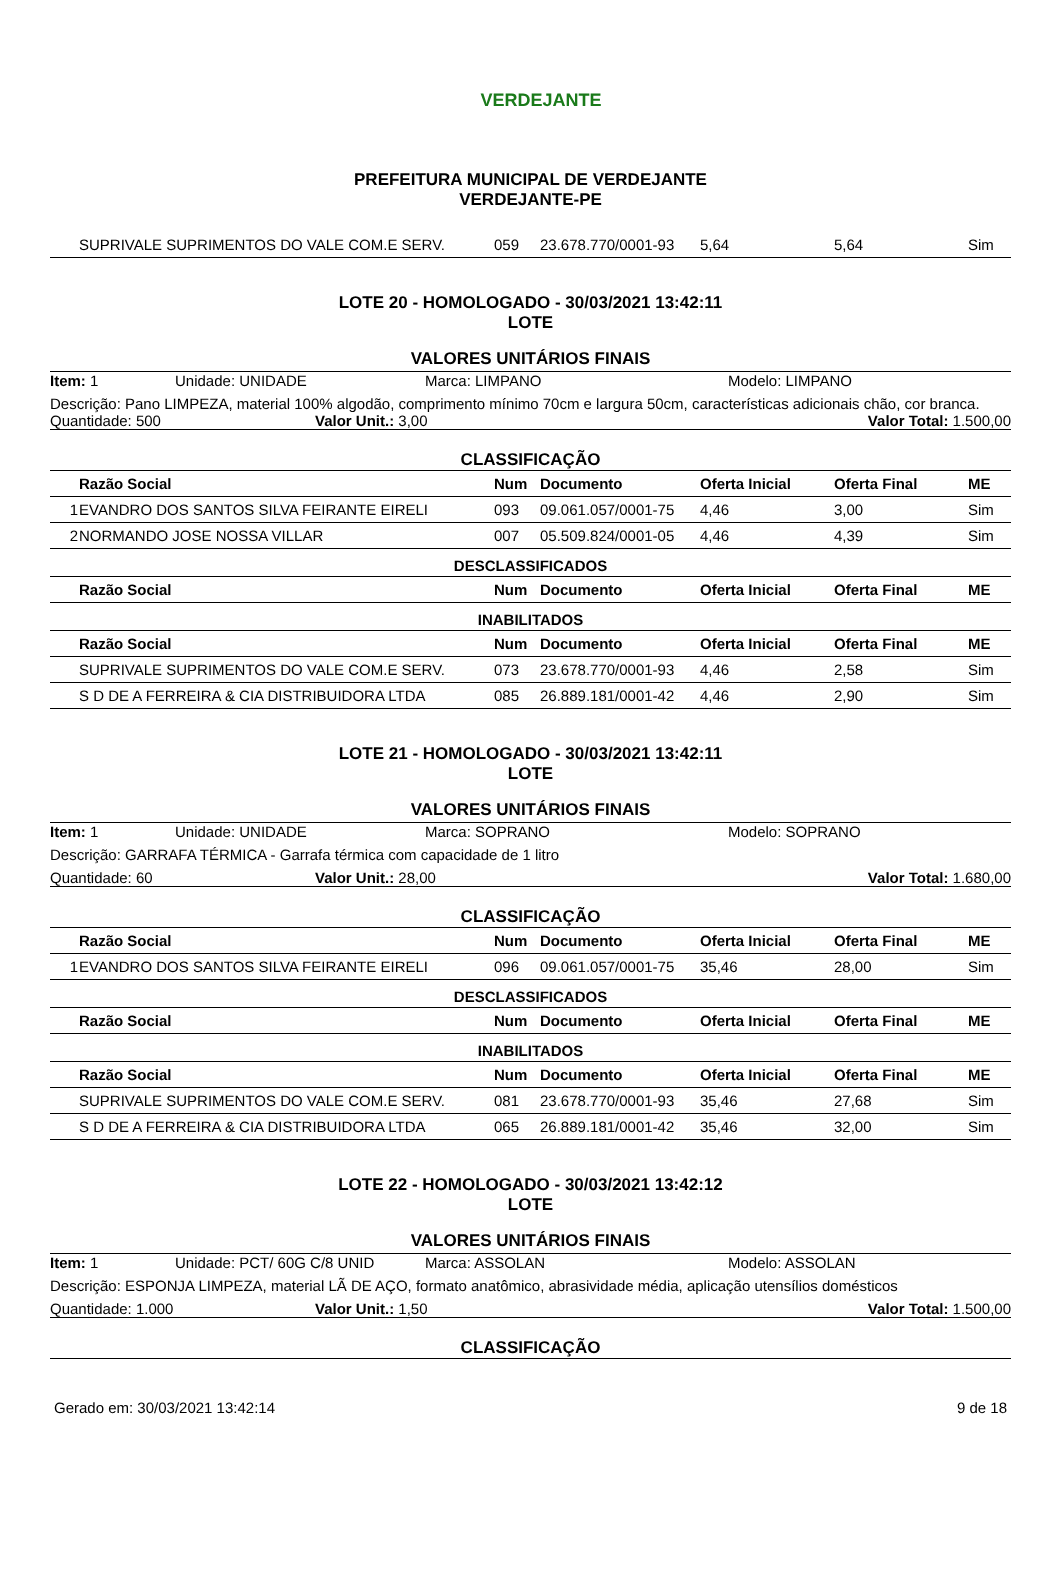VERDEJANTE
PREFEITURA MUNICIPAL DE VERDEJANTE
VERDEJANTE-PE
| | SUPRIVALE SUPRIMENTOS DO VALE COM.E SERV. | 059 | 23.678.770/0001-93 | 5,64 | 5,64 | Sim |
LOTE 20 - HOMOLOGADO - 30/03/2021 13:42:11
LOTE
VALORES UNITÁRIOS FINAIS
Item: 1 Unidade: UNIDADE Marca: LIMPANO Modelo: LIMPANO
Descrição: Pano LIMPEZA, material 100% algodão, comprimento mínimo 70cm e largura 50cm, características adicionais chão, cor branca.
Quantidade: 500 Valor Unit.: 3,00 Valor Total: 1.500,00
CLASSIFICAÇÃO
| | Razão Social | Num | Documento | Oferta Inicial | Oferta Final | ME |
| --- | --- | --- | --- | --- | --- | --- |
| 1 | EVANDRO DOS SANTOS SILVA FEIRANTE EIRELI | 093 | 09.061.057/0001-75 | 4,46 | 3,00 | Sim |
| 2 | NORMANDO JOSE NOSSA VILLAR | 007 | 05.509.824/0001-05 | 4,46 | 4,39 | Sim |
| DESCLASSIFICADOS | | | | | | |
| | Razão Social | Num | Documento | Oferta Inicial | Oferta Final | ME |
| INABILITADOS | | | | | | |
| | Razão Social | Num | Documento | Oferta Inicial | Oferta Final | ME |
| | SUPRIVALE SUPRIMENTOS DO VALE COM.E SERV. | 073 | 23.678.770/0001-93 | 4,46 | 2,58 | Sim |
| | S D DE A FERREIRA & CIA DISTRIBUIDORA LTDA | 085 | 26.889.181/0001-42 | 4,46 | 2,90 | Sim |
LOTE 21 - HOMOLOGADO - 30/03/2021 13:42:11
LOTE
VALORES UNITÁRIOS FINAIS
Item: 1 Unidade: UNIDADE Marca: SOPRANO Modelo: SOPRANO
Descrição: GARRAFA TÉRMICA - Garrafa térmica com capacidade de 1 litro
Quantidade: 60 Valor Unit.: 28,00 Valor Total: 1.680,00
CLASSIFICAÇÃO
| | Razão Social | Num | Documento | Oferta Inicial | Oferta Final | ME |
| --- | --- | --- | --- | --- | --- | --- |
| 1 | EVANDRO DOS SANTOS SILVA FEIRANTE EIRELI | 096 | 09.061.057/0001-75 | 35,46 | 28,00 | Sim |
| DESCLASSIFICADOS | | | | | | |
| | Razão Social | Num | Documento | Oferta Inicial | Oferta Final | ME |
| INABILITADOS | | | | | | |
| | Razão Social | Num | Documento | Oferta Inicial | Oferta Final | ME |
| | SUPRIVALE SUPRIMENTOS DO VALE COM.E SERV. | 081 | 23.678.770/0001-93 | 35,46 | 27,68 | Sim |
| | S D DE A FERREIRA & CIA DISTRIBUIDORA LTDA | 065 | 26.889.181/0001-42 | 35,46 | 32,00 | Sim |
LOTE 22 - HOMOLOGADO - 30/03/2021 13:42:12
LOTE
VALORES UNITÁRIOS FINAIS
Item: 1 Unidade: PCT/ 60G C/8 UNID Marca: ASSOLAN Modelo: ASSOLAN
Descrição: ESPONJA LIMPEZA, material LÃ DE AÇO, formato anatômico, abrasividade média, aplicação utensílios domésticos
Quantidade: 1.000 Valor Unit.: 1,50 Valor Total: 1.500,00
CLASSIFICAÇÃO
Gerado em: 30/03/2021 13:42:14 9 de 18